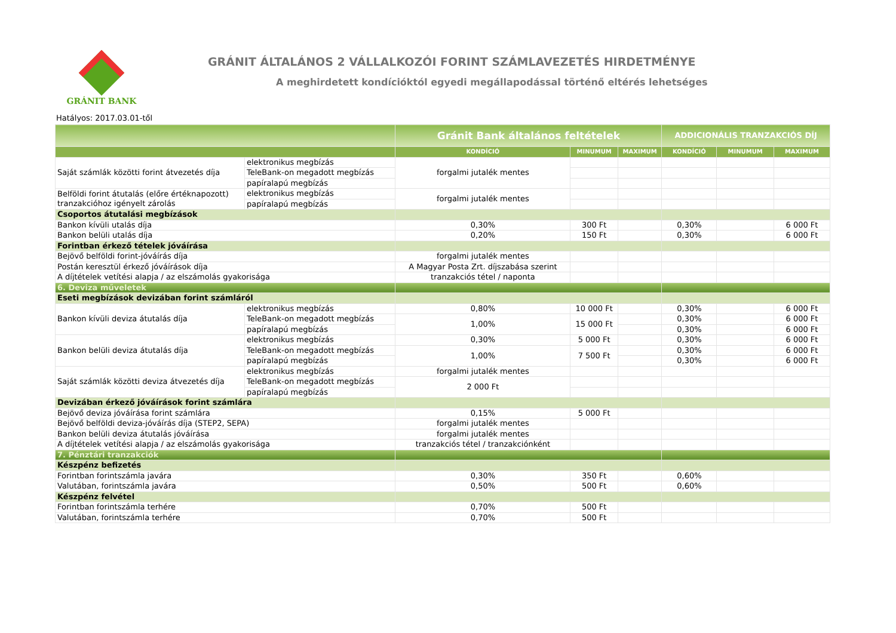GRÁNIT BANK
GRÁNIT ÁLTALÁNOS 2 VÁLLALKOZÓI FORINT SZÁMLAVEZETÉS HIRDETMÉNYE
A meghirdetett kondícióktól egyedi megállapodással történő eltérés lehetséges
Hatályos: 2017.03.01-től
| | | Gránit Bank általános feltételek | | | ADDICIONÁLIS TRANZAKCIÓS DÍJ | | |
| --- | --- | --- | --- | --- | --- | --- | --- |
| | | KONDÍCIÓ | MINUMUM | MAXIMUM | KONDÍCIÓ | MINUMUM | MAXIMUM |
| Saját számlák közötti forint átvezetés díja | elektronikus megbízás | forgalmi jutalék mentes | | | | | |
| | TeleBank-on megadott megbízás | | | | | | |
| | papíralapú megbízás | | | | | | |
| Belföldi forint átutalás (előre értéknapozott) tranzakcióhoz igényelt zárolás | elektronikus megbízás | forgalmi jutalék mentes | | | | | |
| | papíralapú megbízás | | | | | | |
| Csoportos átutalási megbízások | | | | | | | |
| Bankon kívüli utalás díja | | 0,30% | 300 Ft | | 0,30% | | 6 000 Ft |
| Bankon belüli utalás díja | | 0,20% | 150 Ft | | 0,30% | | 6 000 Ft |
| Forintban érkező tételek jóváírása | | | | | | | |
| Bejövő belföldi forint-jóváírás díja | | forgalmi jutalék mentes | | | | | |
| Postán keresztül érkező jóváírások díja | | A Magyar Posta Zrt. díjszabása szerint | | | | | |
| A díjtételek vetítési alapja / az elszámolás gyakorisága | | tranzakciós tétel / naponta | | | | | |
| 6. Deviza műveletek | | | | | | | |
| Eseti megbízások devizában forint számláról | | | | | | | |
| Bankon kívüli deviza átutalás díja | elektronikus megbízás | 0,80% | 10 000 Ft | | 0,30% | | 6 000 Ft |
| | TeleBank-on megadott megbízás | 1,00% | 15 000 Ft | | 0,30% | | 6 000 Ft |
| | papíralapú megbízás | | | | 0,30% | | 6 000 Ft |
| Bankon belüli deviza átutalás díja | elektronikus megbízás | 0,30% | 5 000 Ft | | 0,30% | | 6 000 Ft |
| | TeleBank-on megadott megbízás | 1,00% | 7 500 Ft | | 0,30% | | 6 000 Ft |
| | papíralapú megbízás | | | | 0,30% | | 6 000 Ft |
| Saját számlák közötti deviza átvezetés díja | elektronikus megbízás | forgalmi jutalék mentes | | | | | |
| | TeleBank-on megadott megbízás | 2 000 Ft | | | | | |
| | papíralapú megbízás | | | | | | |
| Devizában érkező jóváírások forint számlára | | | | | | | |
| Bejövő deviza jóváírása forint számlára | | 0,15% | 5 000 Ft | | | | |
| Bejövő belföldi deviza-jóváírás díja (STEP2, SEPA) | | forgalmi jutalék mentes | | | | | |
| Bankon belüli deviza átutalás jóváírása | | forgalmi jutalék mentes | | | | | |
| A díjtételek vetítési alapja / az elszámolás gyakorisága | | tranzakciós tétel / tranzakciónként | | | | | |
| 7. Pénztári tranzakciók | | | | | | | |
| Készpénz befizetés | | | | | | | |
| Forintban forintszámla javára | | 0,30% | 350 Ft | | 0,60% | | |
| Valutában, forintszámla javára | | 0,50% | 500 Ft | | 0,60% | | |
| Készpénz felvétel | | | | | | | |
| Forintban forintszámla terhére | | 0,70% | 500 Ft | | | | |
| Valutában, forintszámla terhére | | 0,70% | 500 Ft | | | | |